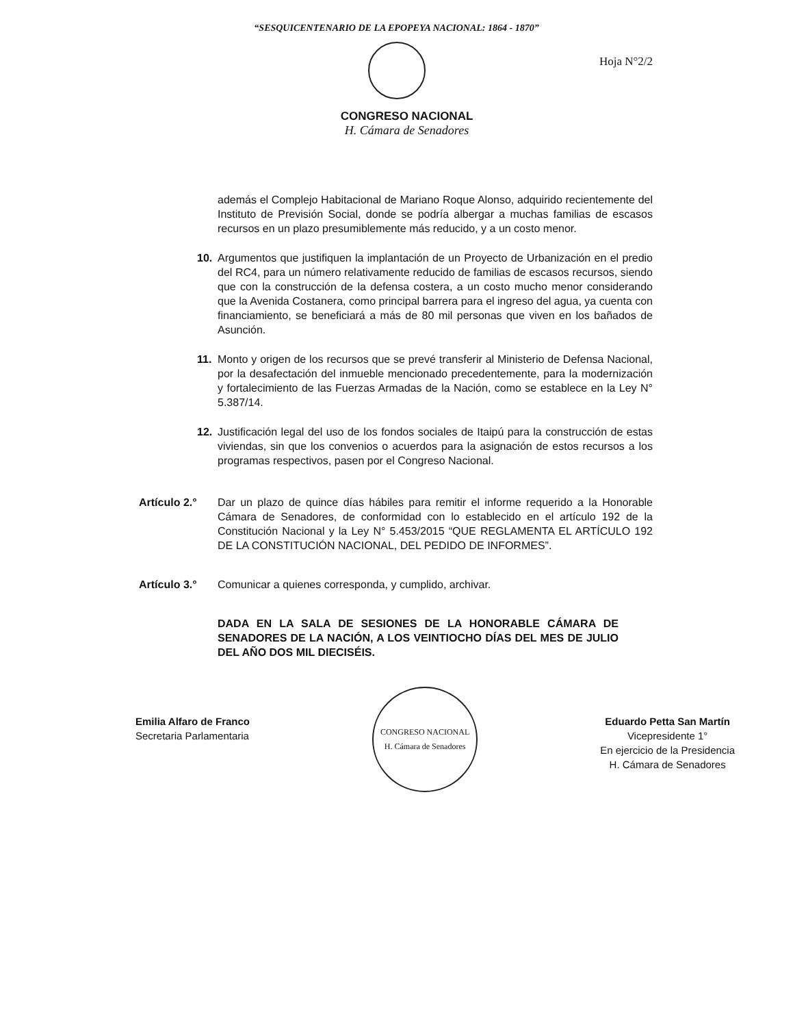“SESQUICENTENARIO DE LA EPOPEYA NACIONAL: 1864 - 1870”
Hoja N°2/2
CONGRESO NACIONAL
H. Cámara de Senadores
además el Complejo Habitacional de Mariano Roque Alonso, adquirido recientemente del Instituto de Previsión Social, donde se podría albergar a muchas familias de escasos recursos en un plazo presumiblemente más reducido, y a un costo menor.
10. Argumentos que justifiquen la implantación de un Proyecto de Urbanización en el predio del RC4, para un número relativamente reducido de familias de escasos recursos, siendo que con la construcción de la defensa costera, a un costo mucho menor considerando que la Avenida Costanera, como principal barrera para el ingreso del agua, ya cuenta con financiamiento, se beneficiará a más de 80 mil personas que viven en los bañados de Asunción.
11. Monto y origen de los recursos que se prevé transferir al Ministerio de Defensa Nacional, por la desafectación del inmueble mencionado precedentemente, para la modernización y fortalecimiento de las Fuerzas Armadas de la Nación, como se establece en la Ley N° 5.387/14.
12. Justificación legal del uso de los fondos sociales de Itaipú para la construcción de estas viviendas, sin que los convenios o acuerdos para la asignación de estos recursos a los programas respectivos, pasen por el Congreso Nacional.
Artículo 2.° Dar un plazo de quince días hábiles para remitir el informe requerido a la Honorable Cámara de Senadores, de conformidad con lo establecido en el artículo 192 de la Constitución Nacional y la Ley N° 5.453/2015 “QUE REGLAMENTA EL ARTÍCULO 192 DE LA CONSTITUCIÓN NACIONAL, DEL PEDIDO DE INFORMES”.
Artículo 3.° Comunicar a quienes corresponda, y cumplido, archivar.
DADA EN LA SALA DE SESIONES DE LA HONORABLE CÁMARA DE SENADORES DE LA NACIÓN, A LOS VEINTIOCHO DÍAS DEL MES DE JULIO DEL AÑO DOS MIL DIECISÉIS.
Emilia Alfaro de Franco
Secretaria Parlamentaria
CONGRESO NACIONAL
H. Cámara de Senadores
Eduardo Petta San Martín
Vicepresidente 1°
En ejercicio de la Presidencia
H. Cámara de Senadores